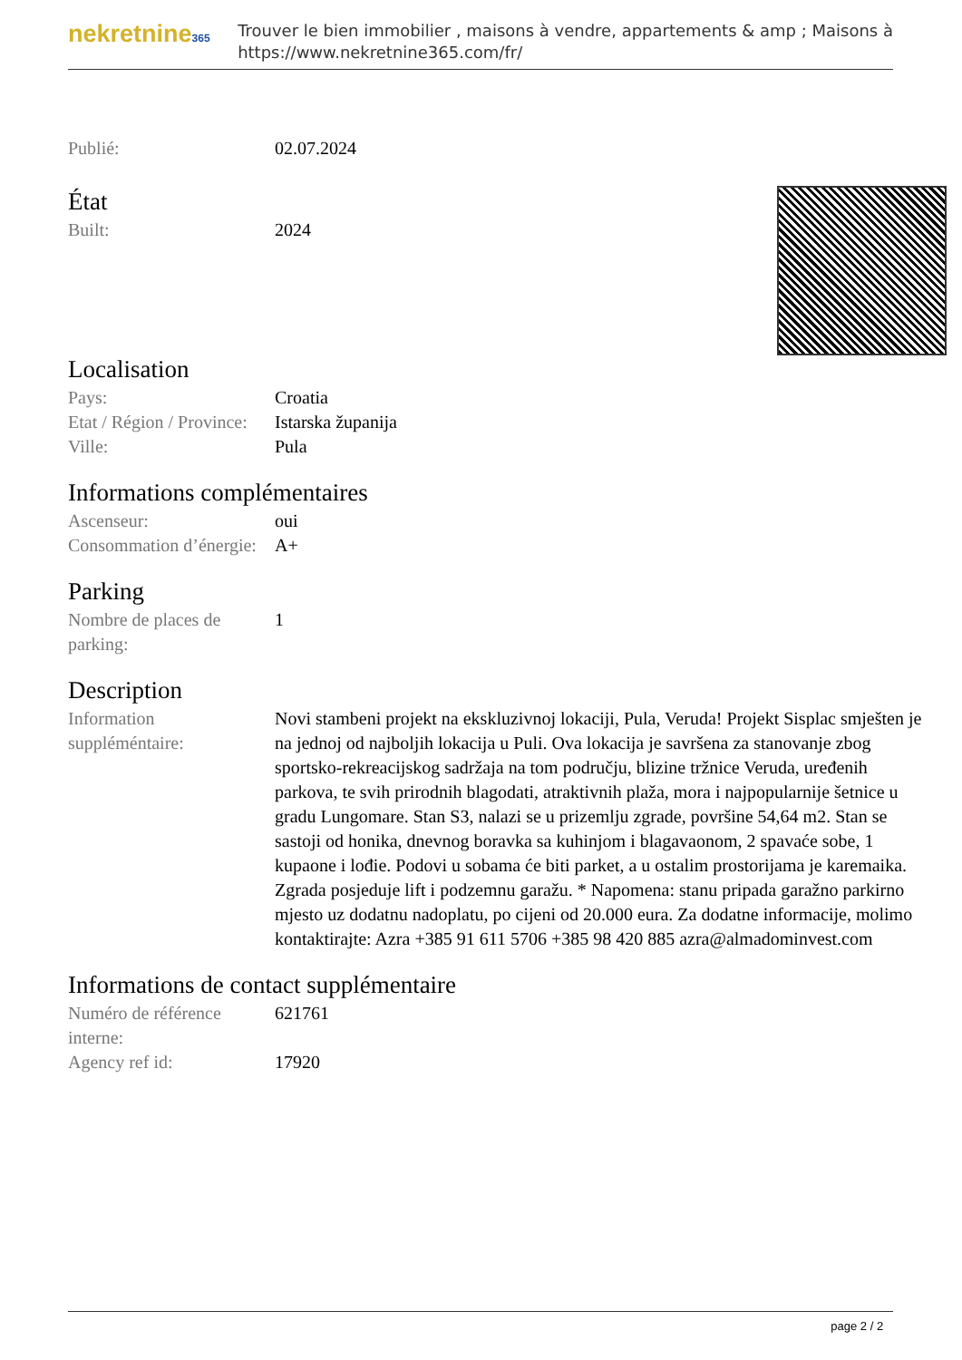nekretnine365
Trouver le bien immobilier , maisons à vendre, appartements & amp ; Maisons à
https://www.nekretnine365.com/fr/
| Publié: | 02.07.2024 |
État
| Built: | 2024 |
Localisation
| Pays: | Croatia |
| Etat / Région / Province: | Istarska županija |
| Ville: | Pula |
Informations complémentaires
| Ascenseur: | oui |
| Consommation d’énergie: | A+ |
Parking
| Nombre de places de parking: | 1 |
Description
| Information suppléméntaire: | Novi stambeni projekt na ekskluzivnoj lokaciji, Pula, Veruda! Projekt Sisplac smješten je na jednoj od najboljih lokacija u Puli. Ova lokacija je savršena za stanovanje zbog sportsko-rekreacijskog sadržaja na tom području, blizine tržnice Veruda, uređenih parkova, te svih prirodnih blagodati, atraktivnih plaža, mora i najpopularnije šetnice u gradu Lungomare. Stan S3, nalazi se u prizemlju zgrade, površine 54,64 m2. Stan se sastoji od honika, dnevnog boravka sa kuhinjom i blagavaonom, 2 spavaće sobe, 1 kupaone i lođie. Podovi u sobama će biti parket, a u ostalim prostorijama je karemaika. Zgrada posjeduje lift i podzemnu garažu. * Napomena: stanu pripada garažno parkirno mjesto uz dodatnu nadoplatu, po cijeni od 20.000 eura. Za dodatne informacije, molimo kontaktirajte: Azra +385 91 611 5706 +385 98 420 885 azra@almadominvest.com |
Informations de contact supplémentaire
| Numéro de référence interne: | 621761 |
| Agency ref id: | 17920 |
page 2 / 2